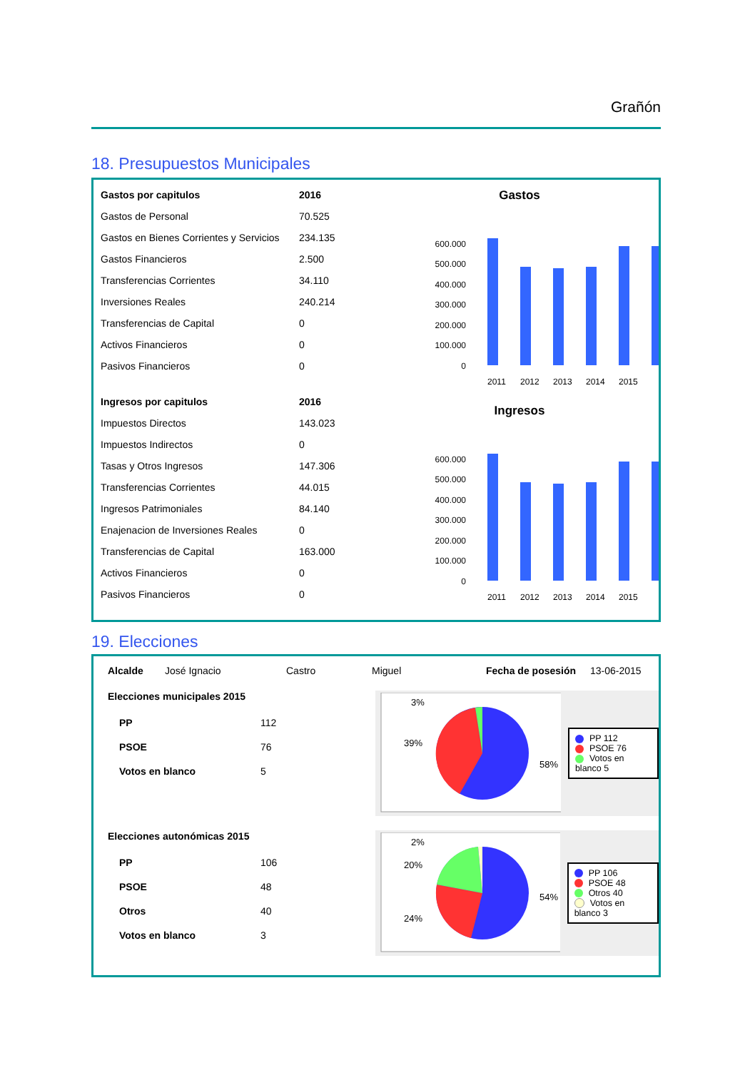Grañón
18. Presupuestos Municipales
| Gastos por capitulos | 2016 |
| --- | --- |
| Gastos de Personal | 70.525 |
| Gastos en Bienes Corrientes y Servicios | 234.135 |
| Gastos Financieros | 2.500 |
| Transferencias Corrientes | 34.110 |
| Inversiones Reales | 240.214 |
| Transferencias de Capital | 0 |
| Activos Financieros | 0 |
| Pasivos Financieros | 0 |
| Ingresos por capitulos | 2016 |
| Impuestos Directos | 143.023 |
| Impuestos Indirectos | 0 |
| Tasas y Otros Ingresos | 147.306 |
| Transferencias Corrientes | 44.015 |
| Ingresos Patrimoniales | 84.140 |
| Enajenacion de Inversiones Reales | 0 |
| Transferencias de Capital | 163.000 |
| Activos Financieros | 0 |
| Pasivos Financieros | 0 |
Gastos
600.000
500.000
400.000
300.000
200.000
100.000
0
2011
2012
2013
2014
2015
Ingresos
600.000
500.000
400.000
300.000
200.000
100.000
0
2011
2012
2013
2014
2015
19. Elecciones
Alcalde José Ignacio Castro Miguel Fecha de posesión 13-06-2015
Elecciones municipales 2015
| PP | 112 |
| PSOE | 76 |
| Votos en blanco | 5 |
3%
39%
58%
PP 112
PSOE 76
Votos en blanco 5
Elecciones autonómicas 2015
| PP | 106 |
| PSOE | 48 |
| Otros | 40 |
| Votos en blanco | 3 |
2%
20%
24%
54%
PP 106
PSOE 48
Otros 40
Votos en blanco 3